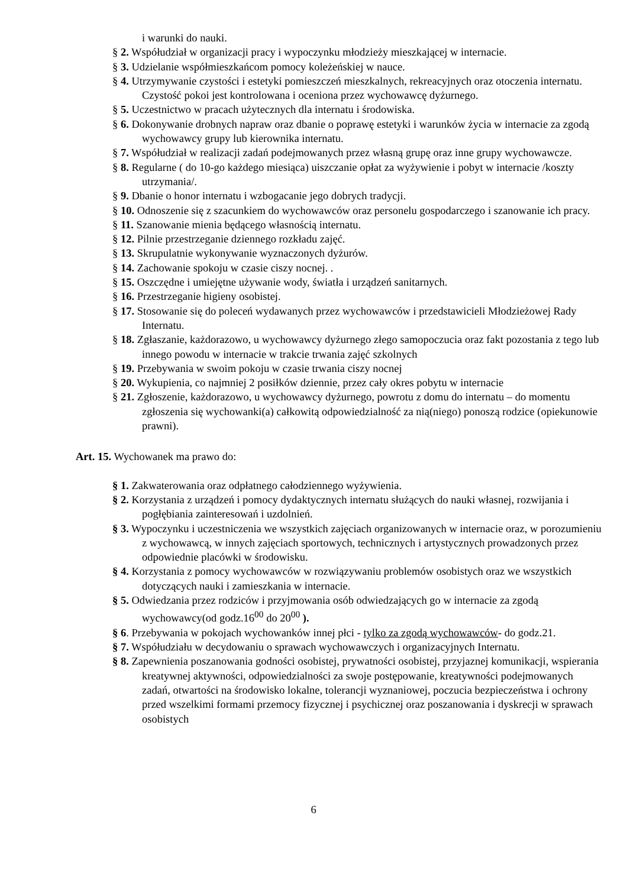i warunki do nauki.
§ 2. Współudział w organizacji pracy i wypoczynku młodzieży mieszkającej w internacie.
§ 3. Udzielanie współmieszkańcom pomocy koleżeńskiej w nauce.
§ 4. Utrzymywanie czystości i estetyki pomieszczeń mieszkalnych, rekreacyjnych oraz otoczenia internatu. Czystość pokoi jest kontrolowana i oceniona przez wychowawcę dyżurnego.
§ 5. Uczestnictwo w pracach użytecznych dla internatu i środowiska.
§ 6. Dokonywanie drobnych napraw oraz dbanie o poprawę estetyki i warunków życia w internacie za zgodą wychowawcy grupy lub kierownika internatu.
§ 7. Współudział w realizacji zadań podejmowanych przez własną grupę oraz inne grupy wychowawcze.
§ 8. Regularne ( do 10-go każdego miesiąca) uiszczanie opłat za wyżywienie i pobyt w internacie /koszty utrzymania/.
§ 9. Dbanie o honor internatu i wzbogacanie jego dobrych tradycji.
§ 10. Odnoszenie się z szacunkiem do wychowawców oraz personelu gospodarczego i szanowanie ich pracy.
§ 11. Szanowanie mienia będącego własnością internatu.
§ 12. Pilnie przestrzeganie dziennego rozkładu zajęć.
§ 13. Skrupulatnie wykonywanie wyznaczonych dyżurów.
§ 14. Zachowanie spokoju w czasie ciszy nocnej. .
§ 15. Oszczędne i umiejętne używanie wody, światła i urządzeń sanitarnych.
§ 16. Przestrzeganie higieny osobistej.
§ 17. Stosowanie się do poleceń wydawanych przez wychowawców i przedstawicieli Młodzieżowej Rady Internatu.
§ 18. Zgłaszanie, każdorazowo, u wychowawcy dyżurnego złego samopoczucia oraz fakt pozostania z tego lub innego powodu w internacie w trakcie trwania zajęć szkolnych
§ 19. Przebywania w swoim pokoju w czasie trwania ciszy nocnej
§ 20. Wykupienia, co najmniej 2 posiłków dziennie, przez cały okres pobytu w internacie
§ 21. Zgłoszenie, każdorazowo, u wychowawcy dyżurnego, powrotu z domu do internatu – do momentu zgłoszenia się wychowanki(a) całkowitą odpowiedzialność za nią(niego) ponoszą rodzice (opiekunowie prawni).
Art. 15. Wychowanek ma prawo do:
§ 1. Zakwaterowania oraz odpłatnego całodziennego wyżywienia.
§ 2. Korzystania z urządzeń i pomocy dydaktycznych internatu służących do nauki własnej, rozwijania i pogłębiania zainteresowań i uzdolnień.
§ 3. Wypoczynku i uczestniczenia we wszystkich zajęciach organizowanych w internacie oraz, w porozumieniu z wychowawcą, w innych zajęciach sportowych, technicznych i artystycznych prowadzonych przez odpowiednie placówki w środowisku.
§ 4. Korzystania z pomocy wychowawców w rozwiązywaniu problemów osobistych oraz we wszystkich dotyczących nauki i zamieszkania w internacie.
§ 5. Odwiedzania przez rodziców i przyjmowania osób odwiedzających go w internacie za zgodą wychowawcy(od godz.16<sup>00</sup> do 20<sup>00</sup> ).
§ 6. Przebywania w pokojach wychowanków innej płci - tylko za zgodą wychowawców- do godz.21.
§ 7. Współudziału w decydowaniu o sprawach wychowawczych i organizacyjnych Internatu.
§ 8. Zapewnienia poszanowania godności osobistej, prywatności osobistej, przyjaznej komunikacji, wspierania kreatywnej aktywności, odpowiedzialności za swoje postępowanie, kreatywności podejmowanych zadań, otwartości na środowisko lokalne, tolerancji wyznaniowej, poczucia bezpieczeństwa i ochrony przed wszelkimi formami przemocy fizycznej i psychicznej oraz poszanowania i dyskrecji w sprawach osobistych
6